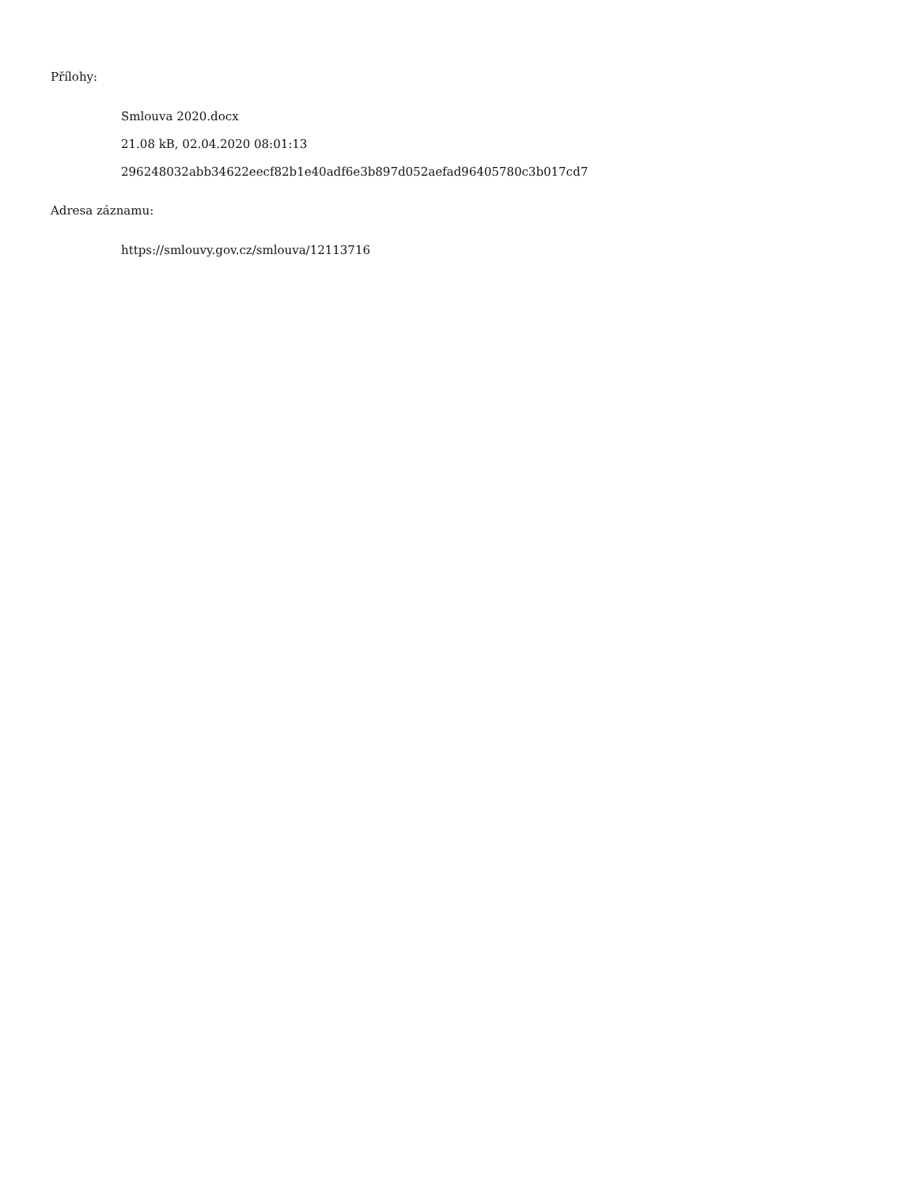Přílohy:
Smlouva 2020.docx
21.08 kB, 02.04.2020 08:01:13
296248032abb34622eecf82b1e40adf6e3b897d052aefad96405780c3b017cd7
Adresa záznamu:
https://smlouvy.gov.cz/smlouva/12113716